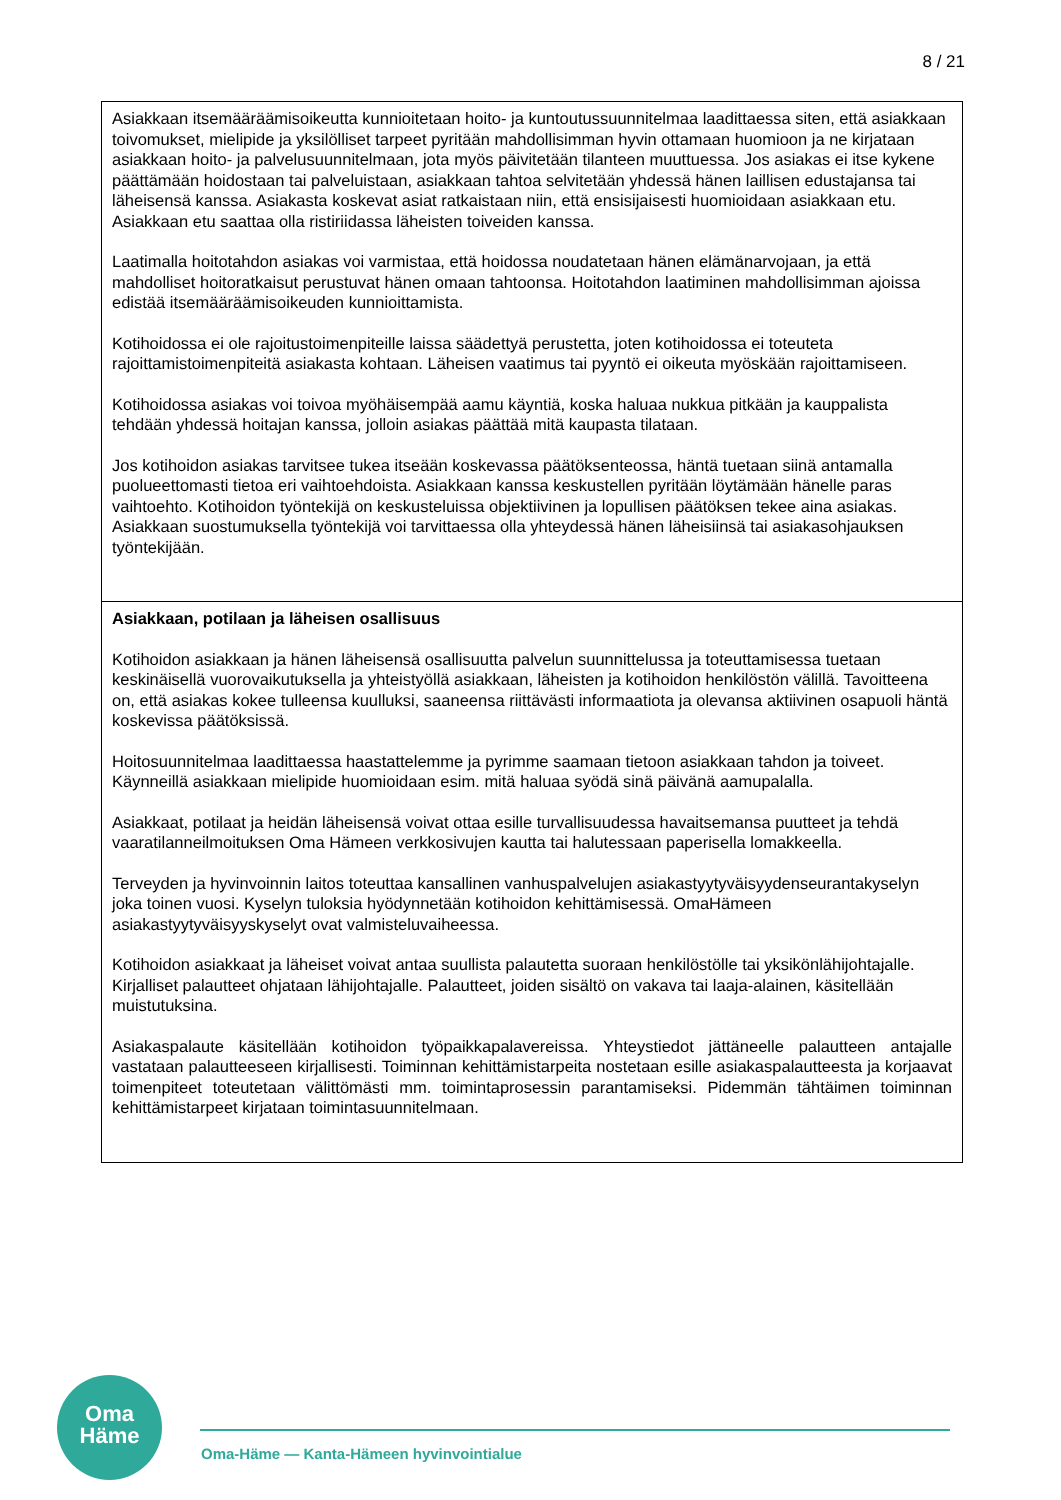8 / 21
| Asiakkaan itsemääräämisoikeutta kunnioitetaan hoito- ja kuntoutussuunnitelmaa laadittaessa siten, että asiakkaan toivomukset, mielipide ja yksilölliset tarpeet pyritään mahdollisimman hyvin ottamaan huomioon ja ne kirjataan asiakkaan hoito- ja palvelusuunnitelmaan, jota myös päivitetään tilanteen muuttuessa. Jos asiakas ei itse kykene päättämään hoidostaan tai palveluistaan, asiakkaan tahtoa selvitetään yhdessä hänen laillisen edustajansa tai läheisensä kanssa. Asiakasta koskevat asiat ratkaistaan niin, että ensisijaisesti huomioidaan asiakkaan etu. Asiakkaan etu saattaa olla ristiriidassa läheisten toiveiden kanssa. Laatimalla hoitotahdon asiakas voi varmistaa, että hoidossa noudatetaan hänen elämänarvojaan, ja että mahdolliset hoitoratkaisut perustuvat hänen omaan tahtoonsa. Hoitotahdon laatiminen mahdollisimman ajoissa edistää itsemääräämisoikeuden kunnioittamista. Kotihoidossa ei ole rajoitustoimenpiteille laissa säädettyä perustetta, joten kotihoidossa ei toteuteta rajoittamistoimenpiteitä asiakasta kohtaan. Läheisen vaatimus tai pyyntö ei oikeuta myöskään rajoittamiseen. Kotihoidossa asiakas voi toivoa myöhäisempää aamu käyntiä, koska haluaa nukkua pitkään ja kauppalista tehdään yhdessä hoitajan kanssa, jolloin asiakas päättää mitä kaupasta tilataan. Jos kotihoidon asiakas tarvitsee tukea itseään koskevassa päätöksenteossa, häntä tuetaan siinä antamalla puolueettomasti tietoa eri vaihtoehdoista. Asiakkaan kanssa keskustellen pyritään löytämään hänelle paras vaihtoehto. Kotihoidon työntekijä on keskusteluissa objektiivinen ja lopullisen päätöksen tekee aina asiakas. Asiakkaan suostumuksella työntekijä voi tarvittaessa olla yhteydessä hänen läheisiinsä tai asiakasohjauksen työntekijään. |
| Asiakkaan, potilaan ja läheisen osallisuus Kotihoidon asiakkaan ja hänen läheisensä osallisuutta palvelun suunnittelussa ja toteuttamisessa tuetaan keskinäisellä vuorovaikutuksella ja yhteistyöllä asiakkaan, läheisten ja kotihoidon henkilöstön välillä. Tavoitteena on, että asiakas kokee tulleensa kuulluksi, saaneensa riittävästi informaatiota ja olevansa aktiivinen osapuoli häntä koskevissa päätöksissä. Hoitosuunnitelmaa laadittaessa haastattelemme ja pyrimme saamaan tietoon asiakkaan tahdon ja toiveet. Käynneillä asiakkaan mielipide huomioidaan esim. mitä haluaa syödä sinä päivänä aamupalalla. Asiakkaat, potilaat ja heidän läheisensä voivat ottaa esille turvallisuudessa havaitsemansa puutteet ja tehdä vaaratilanneilmoituksen Oma Hämeen verkkosivujen kautta tai halutessaan paperisella lomakkeella. Terveyden ja hyvinvoinnin laitos toteuttaa kansallinen vanhuspalvelujen asiakastyytyväisyydenseurantakyselyn joka toinen vuosi. Kyselyn tuloksia hyödynnetään kotihoidon kehittämisessä. OmaHämeen asiakastyytyväisyyskyselyt ovat valmisteluvaiheessa. Kotihoidon asiakkaat ja läheiset voivat antaa suullista palautetta suoraan henkilöstölle tai yksikönlähijohtajalle. Kirjalliset palautteet ohjataan lähijohtajalle. Palautteet, joiden sisältö on vakava tai laaja-alainen, käsitellään muistutuksina. Asiakaspalaute käsitellään kotihoidon työpaikkapalavereissa. Yhteystiedot jättäneelle palautteen antajalle vastataan palautteeseen kirjallisesti. Toiminnan kehittämistarpeita nostetaan esille asiakaspalautteesta ja korjaavat toimenpiteet toteutetaan välittömästi mm. toimintaprosessin parantamiseksi. Pidemmän tähtäimen toiminnan kehittämistarpeet kirjataan toimintasuunnitelmaan. |
Oma
Häme
Oma-Häme — Kanta-Hämeen hyvinvointialue